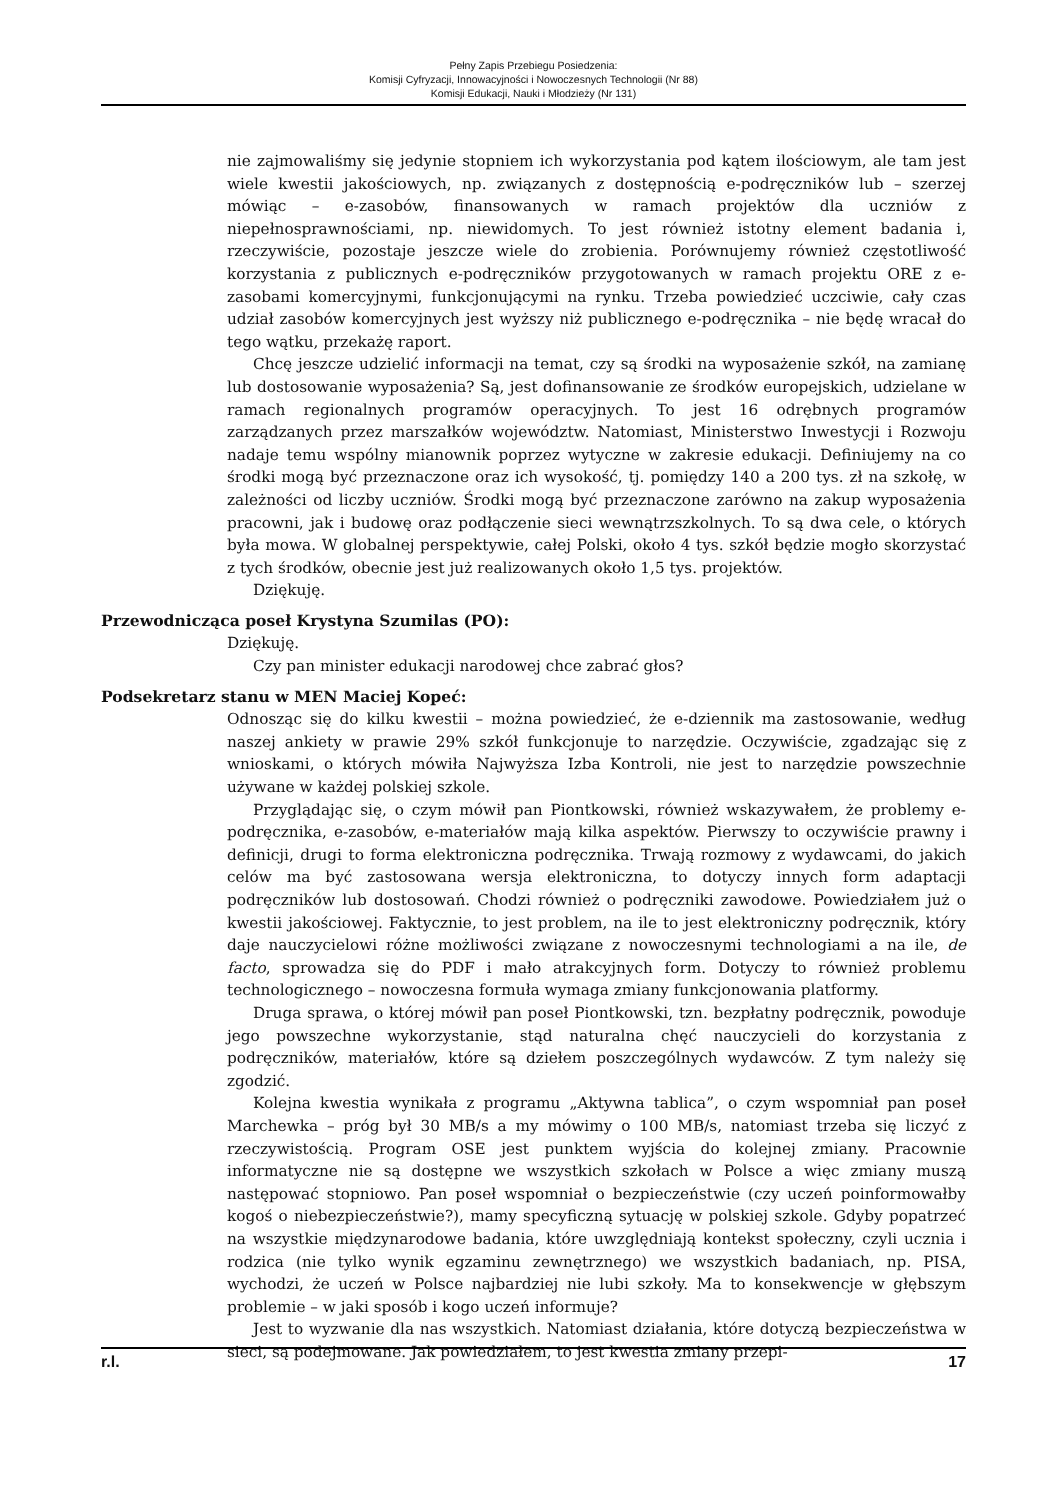Pełny Zapis Przebiegu Posiedzenia:
Komisji Cyfryzacji, Innowacyjności i Nowoczesnych Technologii (Nr 88)
Komisji Edukacji, Nauki i Młodzieży (Nr 131)
nie zajmowaliśmy się jedynie stopniem ich wykorzystania pod kątem ilościowym, ale tam jest wiele kwestii jakościowych, np. związanych z dostępnością e-podręczników lub – szerzej mówiąc – e-zasobów, finansowanych w ramach projektów dla uczniów z niepełnosprawnościami, np. niewidomych. To jest również istotny element badania i, rzeczywiście, pozostaje jeszcze wiele do zrobienia. Porównujemy również częstotliwość korzystania z publicznych e-podręczników przygotowanych w ramach projektu ORE z e-zasobami komercyjnymi, funkcjonującymi na rynku. Trzeba powiedzieć uczciwie, cały czas udział zasobów komercyjnych jest wyższy niż publicznego e-podręcznika – nie będę wracał do tego wątku, przekażę raport.
Chcę jeszcze udzielić informacji na temat, czy są środki na wyposażenie szkół, na zamianę lub dostosowanie wyposażenia? Są, jest dofinansowanie ze środków europejskich, udzielane w ramach regionalnych programów operacyjnych. To jest 16 odrębnych programów zarządzanych przez marszałków województw. Natomiast, Ministerstwo Inwestycji i Rozwoju nadaje temu wspólny mianownik poprzez wytyczne w zakresie edukacji. Definiujemy na co środki mogą być przeznaczone oraz ich wysokość, tj. pomiędzy 140 a 200 tys. zł na szkołę, w zależności od liczby uczniów. Środki mogą być przeznaczone zarówno na zakup wyposażenia pracowni, jak i budowę oraz podłączenie sieci wewnątrzszkolnych. To są dwa cele, o których była mowa. W globalnej perspektywie, całej Polski, około 4 tys. szkół będzie mogło skorzystać z tych środków, obecnie jest już realizowanych około 1,5 tys. projektów.
Dziękuję.
Przewodnicząca poseł Krystyna Szumilas (PO):
Dziękuję.
Czy pan minister edukacji narodowej chce zabrać głos?
Podsekretarz stanu w MEN Maciej Kopeć:
Odnosząc się do kilku kwestii – można powiedzieć, że e-dziennik ma zastosowanie, według naszej ankiety w prawie 29% szkół funkcjonuje to narzędzie. Oczywiście, zgadzając się z wnioskami, o których mówiła Najwyższa Izba Kontroli, nie jest to narzędzie powszechnie używane w każdej polskiej szkole.
Przyglądając się, o czym mówił pan Piontkowski, również wskazywałem, że problemy e-podręcznika, e-zasobów, e-materiałów mają kilka aspektów. Pierwszy to oczywiście prawny i definicji, drugi to forma elektroniczna podręcznika. Trwają rozmowy z wydawcami, do jakich celów ma być zastosowana wersja elektroniczna, to dotyczy innych form adaptacji podręczników lub dostosowań. Chodzi również o podręczniki zawodowe. Powiedziałem już o kwestii jakościowej. Faktycznie, to jest problem, na ile to jest elektroniczny podręcznik, który daje nauczycielowi różne możliwości związane z nowoczesnymi technologiami a na ile, de facto, sprowadza się do PDF i mało atrakcyjnych form. Dotyczy to również problemu technologicznego – nowoczesna formuła wymaga zmiany funkcjonowania platformy.
Druga sprawa, o której mówił pan poseł Piontkowski, tzn. bezpłatny podręcznik, powoduje jego powszechne wykorzystanie, stąd naturalna chęć nauczycieli do korzystania z podręczników, materiałów, które są dziełem poszczególnych wydawców. Z tym należy się zgodzić.
Kolejna kwestia wynikała z programu „Aktywna tablica”, o czym wspomniał pan poseł Marchewka – próg był 30 MB/s a my mówimy o 100 MB/s, natomiast trzeba się liczyć z rzeczywistością. Program OSE jest punktem wyjścia do kolejnej zmiany. Pracownie informatyczne nie są dostępne we wszystkich szkołach w Polsce a więc zmiany muszą następować stopniowo. Pan poseł wspomniał o bezpieczeństwie (czy uczeń poinformowałby kogoś o niebezpieczeństwie?), mamy specyficzną sytuację w polskiej szkole. Gdyby popatrzeć na wszystkie międzynarodowe badania, które uwzględniają kontekst społeczny, czyli ucznia i rodzica (nie tylko wynik egzaminu zewnętrznego) we wszystkich badaniach, np. PISA, wychodzi, że uczeń w Polsce najbardziej nie lubi szkoły. Ma to konsekwencje w głębszym problemie – w jaki sposób i kogo uczeń informuje?
Jest to wyzwanie dla nas wszystkich. Natomiast działania, które dotyczą bezpieczeństwa w sieci, są podejmowane. Jak powiedziałem, to jest kwestia zmiany przepi-
r.l. 17